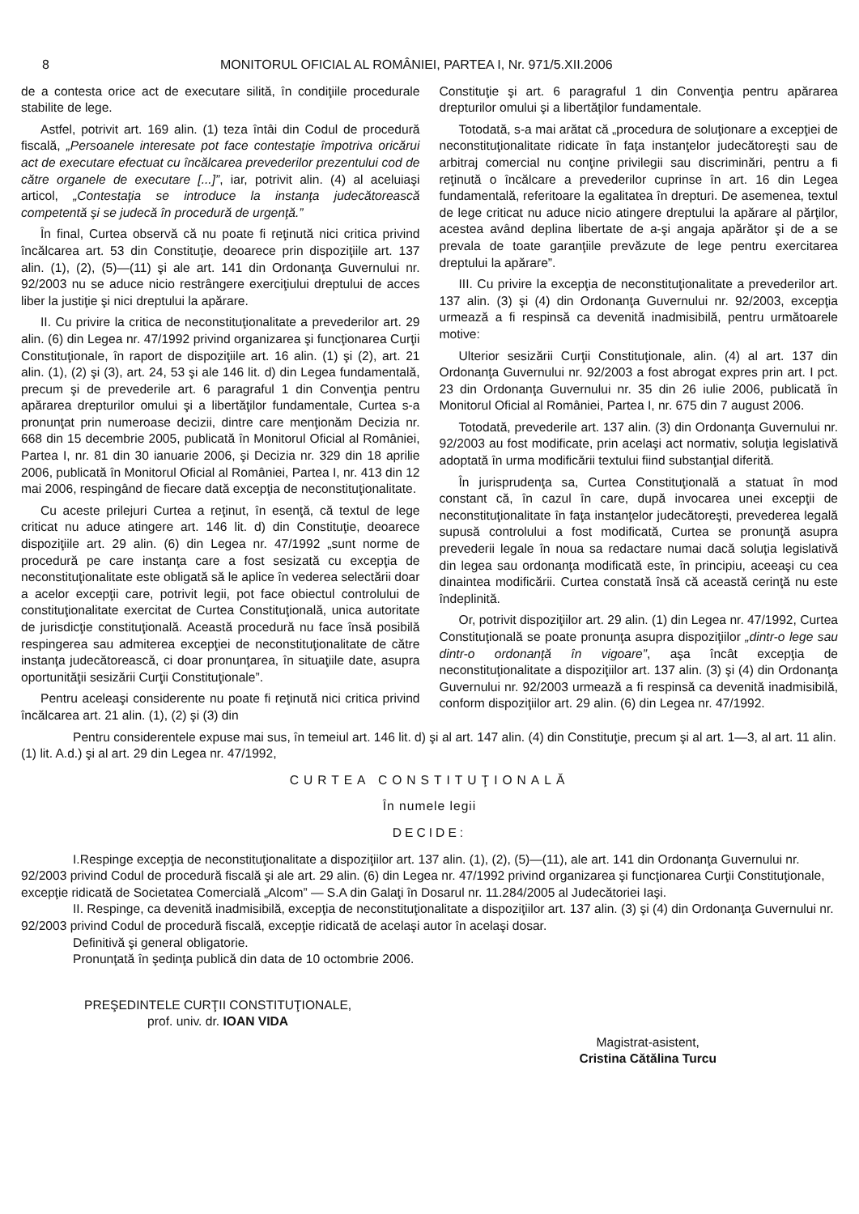8 MONITORUL OFICIAL AL ROMÂNIEI, PARTEA I, Nr. 971/5.XII.2006
de a contesta orice act de executare silită, în condiţiile procedurale stabilite de lege.
Astfel, potrivit art. 169 alin. (1) teza întâi din Codul de procedură fiscală, „Persoanele interesate pot face contestaţie împotriva oricărui act de executare efectuat cu încălcarea prevederilor prezentului cod de către organele de executare [...]”, iar, potrivit alin. (4) al aceluiaşi articol, „Contestaţia se introduce la instanţa judecătorească competentă şi se judecă în procedură de urgenţă.”
În final, Curtea observă că nu poate fi reţinută nici critica privind încălcarea art. 53 din Constituţie, deoarece prin dispoziţiile art. 137 alin. (1), (2), (5)—(11) şi ale art. 141 din Ordonanţa Guvernului nr. 92/2003 nu se aduce nicio restrângere exerciţiului dreptului de acces liber la justiţie şi nici dreptului la apărare.
II. Cu privire la critica de neconstituţionalitate a prevederilor art. 29 alin. (6) din Legea nr. 47/1992 privind organizarea şi funcţionarea Curţii Constituţionale, în raport de dispoziţiile art. 16 alin. (1) şi (2), art. 21 alin. (1), (2) şi (3), art. 24, 53 şi ale 146 lit. d) din Legea fundamentală, precum şi de prevederile art. 6 paragraful 1 din Convenţia pentru apărarea drepturilor omului şi a libertăţilor fundamentale, Curtea s-a pronunţat prin numeroase decizii, dintre care menţionăm Decizia nr. 668 din 15 decembrie 2005, publicată în Monitorul Oficial al României, Partea I, nr. 81 din 30 ianuarie 2006, şi Decizia nr. 329 din 18 aprilie 2006, publicată în Monitorul Oficial al României, Partea I, nr. 413 din 12 mai 2006, respingând de fiecare dată excepţia de neconstituţionalitate.
Cu aceste prilejuri Curtea a reţinut, în esenţă, că textul de lege criticat nu aduce atingere art. 146 lit. d) din Constituţie, deoarece dispoziţiile art. 29 alin. (6) din Legea nr. 47/1992 „sunt norme de procedură pe care instanţa care a fost sesizată cu excepţia de neconstituţionalitate este obligată să le aplice în vederea selectării doar a acelor excepţii care, potrivit legii, pot face obiectul controlului de constituţionalitate exercitat de Curtea Constituţională, unica autoritate de jurisdicţie constituţională. Această procedură nu face însă posibilă respingerea sau admiterea excepţiei de neconstituţionalitate de către instanţa judecătorească, ci doar pronunţarea, în situaţiile date, asupra oportunităţii sesizării Curţii Constituţionale”.
Pentru aceleaşi considerente nu poate fi reţinută nici critica privind încălcarea art. 21 alin. (1), (2) şi (3) din
Constituţie şi art. 6 paragraful 1 din Convenţia pentru apărarea drepturilor omului şi a libertăţilor fundamentale.
Totodată, s-a mai arătat că „procedura de soluţionare a excepţiei de neconstituţionalitate ridicate în faţa instanţelor judecătoreşti sau de arbitraj comercial nu conţine privilegii sau discriminări, pentru a fi reţinută o încălcare a prevederilor cuprinse în art. 16 din Legea fundamentală, referitoare la egalitatea în drepturi. De asemenea, textul de lege criticat nu aduce nicio atingere dreptului la apărare al părţilor, acestea având deplina libertate de a-şi angaja apărător şi de a se prevala de toate garanţiile prevăzute de lege pentru exercitarea dreptului la apărare”.
III. Cu privire la excepţia de neconstituţionalitate a prevederilor art. 137 alin. (3) şi (4) din Ordonanţa Guvernului nr. 92/2003, excepţia urmează a fi respinsă ca devenită inadmisibilă, pentru următoarele motive:
Ulterior sesizării Curţii Constituţionale, alin. (4) al art. 137 din Ordonanţa Guvernului nr. 92/2003 a fost abrogat expres prin art. I pct. 23 din Ordonanţa Guvernului nr. 35 din 26 iulie 2006, publicată în Monitorul Oficial al României, Partea I, nr. 675 din 7 august 2006.
Totodată, prevederile art. 137 alin. (3) din Ordonanţa Guvernului nr. 92/2003 au fost modificate, prin acelaşi act normativ, soluţia legislativă adoptată în urma modificării textului fiind substanţial diferită.
În jurisprudenţa sa, Curtea Constituţională a statuat în mod constant că, în cazul în care, după invocarea unei excepţii de neconstituţionalitate în faţa instanţelor judecătoreşti, prevederea legală supusă controlului a fost modificată, Curtea se pronunţă asupra prevederii legale în noua sa redactare numai dacă soluţia legislativă din legea sau ordonanţa modificată este, în principiu, aceeaşi cu cea dinaintea modificării. Curtea constată însă că această cerinţă nu este îndeplinită.
Or, potrivit dispoziţiilor art. 29 alin. (1) din Legea nr. 47/1992, Curtea Constituţională se poate pronunţa asupra dispoziţiilor „dintr-o lege sau dintr-o ordonanţă în vigoare”, aşa încât excepţia de neconstituţionalitate a dispoziţiilor art. 137 alin. (3) şi (4) din Ordonanţa Guvernului nr. 92/2003 urmează a fi respinsă ca devenită inadmisibilă, conform dispoziţiilor art. 29 alin. (6) din Legea nr. 47/1992.
Pentru considerentele expuse mai sus, în temeiul art. 146 lit. d) şi al art. 147 alin. (4) din Constituţie, precum şi al art. 1—3, al art. 11 alin. (1) lit. A.d.) şi al art. 29 din Legea nr. 47/1992,
CURTEA CONSTITUŢIONALĂ
În numele legii
DECIDE:
I.Respinge excepţia de neconstituţionalitate a dispoziţiilor art. 137 alin. (1), (2), (5)—(11), ale art. 141 din Ordonanţa Guvernului nr. 92/2003 privind Codul de procedură fiscală şi ale art. 29 alin. (6) din Legea nr. 47/1992 privind organizarea şi funcţionarea Curţii Constituţionale, excepţie ridicată de Societatea Comercială „Alcom” — S.A din Galaţi în Dosarul nr. 11.284/2005 al Judecătoriei Iaşi.
II. Respinge, ca devenită inadmisibilă, excepţia de neconstituţionalitate a dispoziţiilor art. 137 alin. (3) şi (4) din Ordonanţa Guvernului nr. 92/2003 privind Codul de procedură fiscală, excepţie ridicată de acelaşi autor în acelaşi dosar.
Definitivă şi general obligatorie.
Pronunţată în şedinţa publică din data de 10 octombrie 2006.
PREŞEDINTELE CURŢII CONSTITUŢIONALE,
prof. univ. dr. IOAN VIDA
Magistrat-asistent,
Cristina Cătălina Turcu